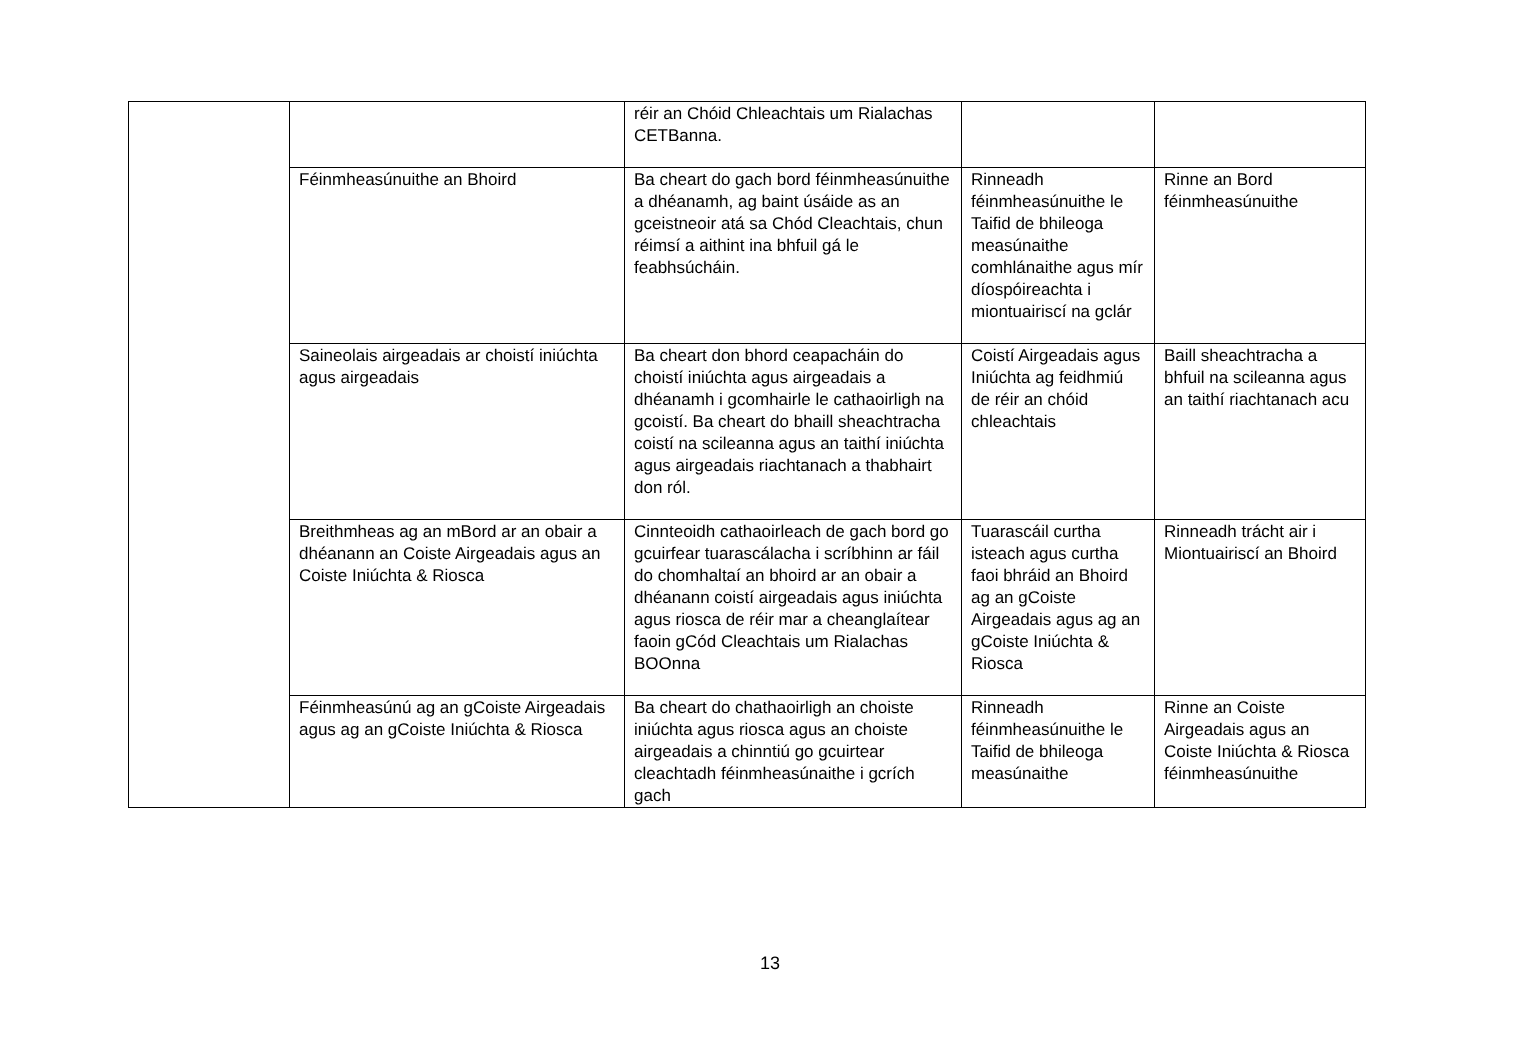| | | réir an Chóid Chleachtais um Rialachas CETBanna. | | |
| | Féinmheasúnuithe an Bhoird | Ba cheart do gach bord féinmheasúnuithe a dhéanamh, ag baint úsáide as an gceistneoir atá sa Chód Cleachtais, chun réimsí a aithint ina bhfuil gá le feabhsúcháin. | Rinneadh féinmheasúnuithe le Taifid de bhileoga measúnaithe comhlánaithe agus mír díospóireachta i miontuairiscí na gclár | Rinne an Bord féinmheasúnuithe |
| | Saineolais airgeadais ar choistí iniúchta agus airgeadais | Ba cheart don bhord ceapacháin do choistí iniúchta agus airgeadais a dhéanamh i gcomhairle le cathaoirligh na gcoistí. Ba cheart do bhaill sheachtracha coistí na scileanna agus an taithí iniúchta agus airgeadais riachtanach a thabhairt don ról. | Coistí Airgeadais agus Iniúchta ag feidhmiú de réir an chóid chleachtais | Baill sheachtracha a bhfuil na scileanna agus an taithí riachtanach acu |
| | Breithmheas ag an mBord ar an obair a dhéanann an Coiste Airgeadais agus an Coiste Iniúchta & Riosca | Cinnteoidh cathaoirleach de gach bord go gcuirfear tuarascálacha i scríbhinn ar fáil do chomhaltaí an bhoird ar an obair a dhéanann coistí airgeadais agus iniúchta agus riosca de réir mar a cheanglaítear faoin gCód Cleachtais um Rialachas BOOnna | Tuarascáil curtha isteach agus curtha faoi bhráid an Bhoird ag an gCoiste Airgeadais agus ag an gCoiste Iniúchta & Riosca | Rinneadh trácht air i Miontuairiscí an Bhoird |
| | Féinmheasúnú ag an gCoiste Airgeadais agus ag an gCoiste Iniúchta & Riosca | Ba cheart do chathaoirligh an choiste iniúchta agus riosca agus an choiste airgeadais a chinntiú go gcuirtear cleachtadh féinmheasúnaithe i gcrích gach | Rinneadh féinmheasúnuithe le Taifid de bhileoga measúnaithe | Rinne an Coiste Airgeadais agus an Coiste Iniúchta & Riosca féinmheasúnuithe |
13